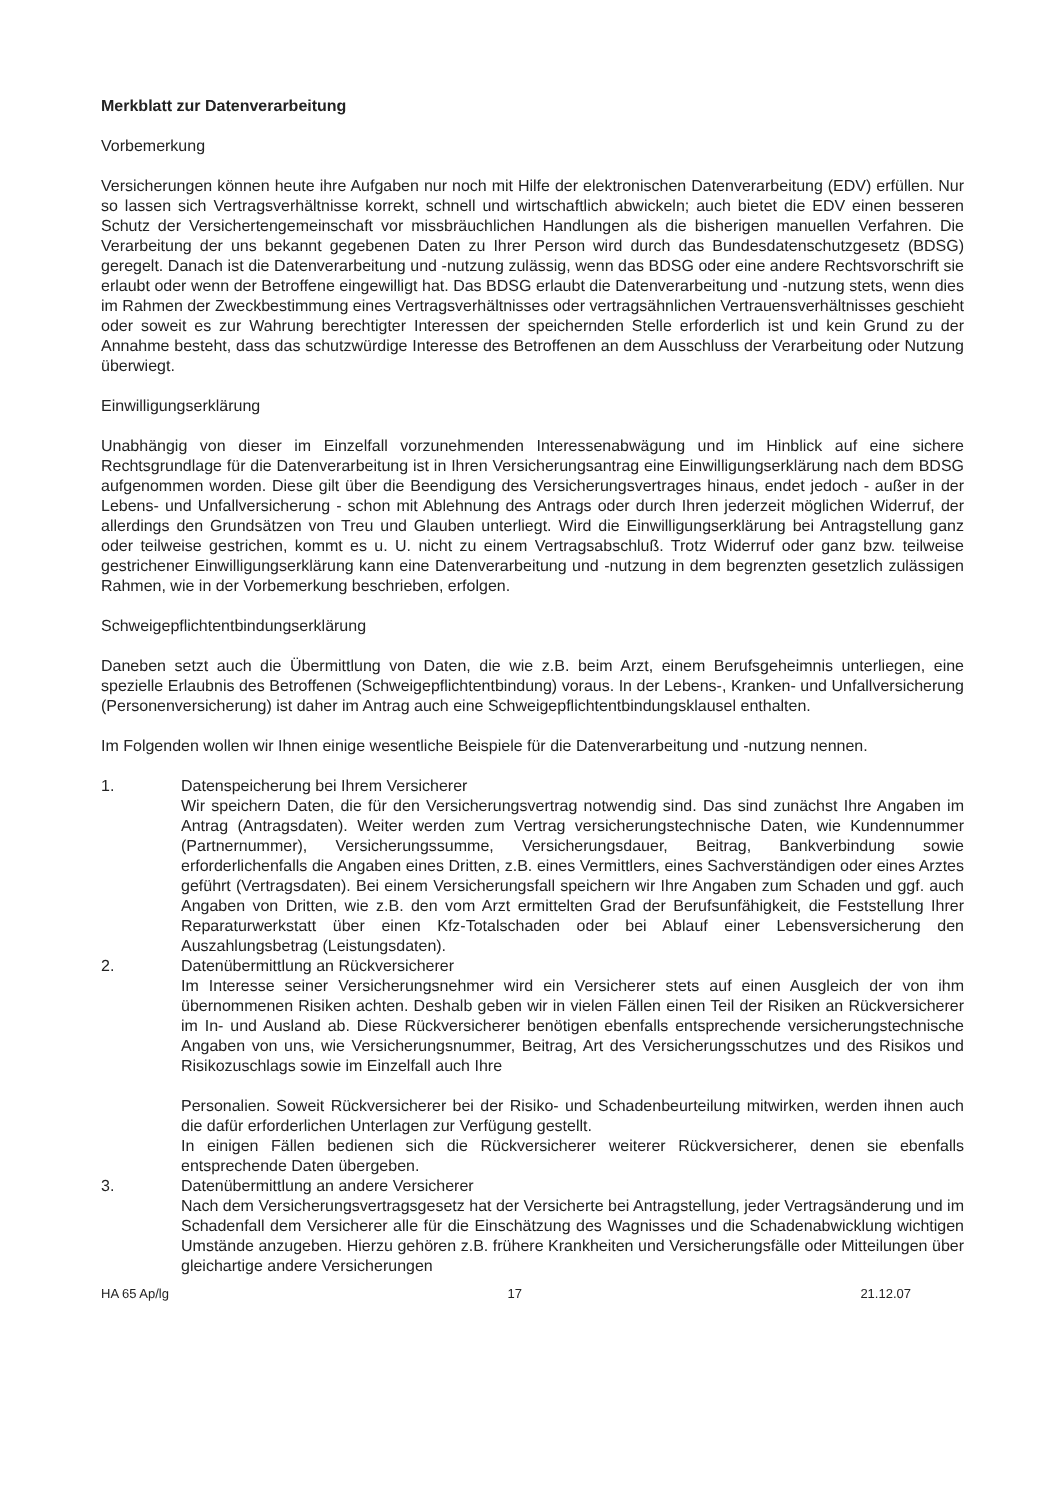Merkblatt zur Datenverarbeitung
Vorbemerkung
Versicherungen können heute ihre Aufgaben nur noch mit Hilfe der elektronischen Datenverarbeitung (EDV) erfüllen. Nur so lassen sich Vertragsverhältnisse korrekt, schnell und wirtschaftlich abwickeln; auch bietet die EDV einen besseren Schutz der Versichertengemeinschaft vor missbräuchlichen Handlungen als die bisherigen manuellen Verfahren. Die Verarbeitung der uns bekannt gegebenen Daten zu Ihrer Person wird durch das Bundesdatenschutzgesetz (BDSG) geregelt. Danach ist die Datenverarbeitung und -nutzung zulässig, wenn das BDSG oder eine andere Rechtsvorschrift sie erlaubt oder wenn der Betroffene eingewilligt hat. Das BDSG erlaubt die Datenverarbeitung und -nutzung stets, wenn dies im Rahmen der Zweckbestimmung eines Vertragsverhältnisses oder vertragsähnlichen Vertrauensverhältnisses geschieht oder soweit es zur Wahrung berechtigter Interessen der speichernden Stelle erforderlich ist und kein Grund zu der Annahme besteht, dass das schutzwürdige Interesse des Betroffenen an dem Ausschluss der Verarbeitung oder Nutzung überwiegt.
Einwilligungserklärung
Unabhängig von dieser im Einzelfall vorzunehmenden Interessenabwägung und im Hinblick auf eine sichere Rechtsgrundlage für die Datenverarbeitung ist in Ihren Versicherungsantrag eine Einwilligungserklärung nach dem BDSG aufgenommen worden. Diese gilt über die Beendigung des Versicherungsvertrages hinaus, endet jedoch - außer in der Lebens- und Unfallversicherung - schon mit Ablehnung des Antrags oder durch Ihren jederzeit möglichen Widerruf, der allerdings den Grundsätzen von Treu und Glauben unterliegt. Wird die Einwilligungserklärung bei Antragstellung ganz oder teilweise gestrichen, kommt es u. U. nicht zu einem Vertragsabschluß. Trotz Widerruf oder ganz bzw. teilweise gestrichener Einwilligungserklärung kann eine Datenverarbeitung und -nutzung in dem begrenzten gesetzlich zulässigen Rahmen, wie in der Vorbemerkung beschrieben, erfolgen.
Schweigepflichtentbindungserklärung
Daneben setzt auch die Übermittlung von Daten, die wie z.B. beim Arzt, einem Berufsgeheimnis unterliegen, eine spezielle Erlaubnis des Betroffenen (Schweigepflichtentbindung) voraus. In der Lebens-, Kranken- und Unfallversicherung (Personenversicherung) ist daher im Antrag auch eine Schweigepflichtentbindungsklausel enthalten.
Im Folgenden wollen wir Ihnen einige wesentliche Beispiele für die Datenverarbeitung und -nutzung nennen.
1. Datenspeicherung bei Ihrem Versicherer
Wir speichern Daten, die für den Versicherungsvertrag notwendig sind. Das sind zunächst Ihre Angaben im Antrag (Antragsdaten). Weiter werden zum Vertrag versicherungstechnische Daten, wie Kundennummer (Partnernummer), Versicherungssumme, Versicherungsdauer, Beitrag, Bankverbindung sowie erforderlichenfalls die Angaben eines Dritten, z.B. eines Vermittlers, eines Sachverständigen oder eines Arztes geführt (Vertragsdaten). Bei einem Versicherungsfall speichern wir Ihre Angaben zum Schaden und ggf. auch Angaben von Dritten, wie z.B. den vom Arzt ermittelten Grad der Berufsunfähigkeit, die Feststellung Ihrer Reparaturwerkstatt über einen Kfz-Totalschaden oder bei Ablauf einer Lebensversicherung den Auszahlungsbetrag (Leistungsdaten).
2. Datenübermittlung an Rückversicherer
Im Interesse seiner Versicherungsnehmer wird ein Versicherer stets auf einen Ausgleich der von ihm übernommenen Risiken achten. Deshalb geben wir in vielen Fällen einen Teil der Risiken an Rückversicherer im In- und Ausland ab. Diese Rückversicherer benötigen ebenfalls entsprechende versicherungstechnische Angaben von uns, wie Versicherungsnummer, Beitrag, Art des Versicherungsschutzes und des Risikos und Risikozuschlags sowie im Einzelfall auch Ihre
Personalien. Soweit Rückversicherer bei der Risiko- und Schadenbeurteilung mitwirken, werden ihnen auch die dafür erforderlichen Unterlagen zur Verfügung gestellt.
In einigen Fällen bedienen sich die Rückversicherer weiterer Rückversicherer, denen sie ebenfalls entsprechende Daten übergeben.
3. Datenübermittlung an andere Versicherer
Nach dem Versicherungsvertragsgesetz hat der Versicherte bei Antragstellung, jeder Vertragsänderung und im Schadenfall dem Versicherer alle für die Einschätzung des Wagnisses und die Schadenabwicklung wichtigen Umstände anzugeben. Hierzu gehören z.B. frühere Krankheiten und Versicherungsfälle oder Mitteilungen über gleichartige andere Versicherungen
HA 65 Ap/lg 17 21.12.07